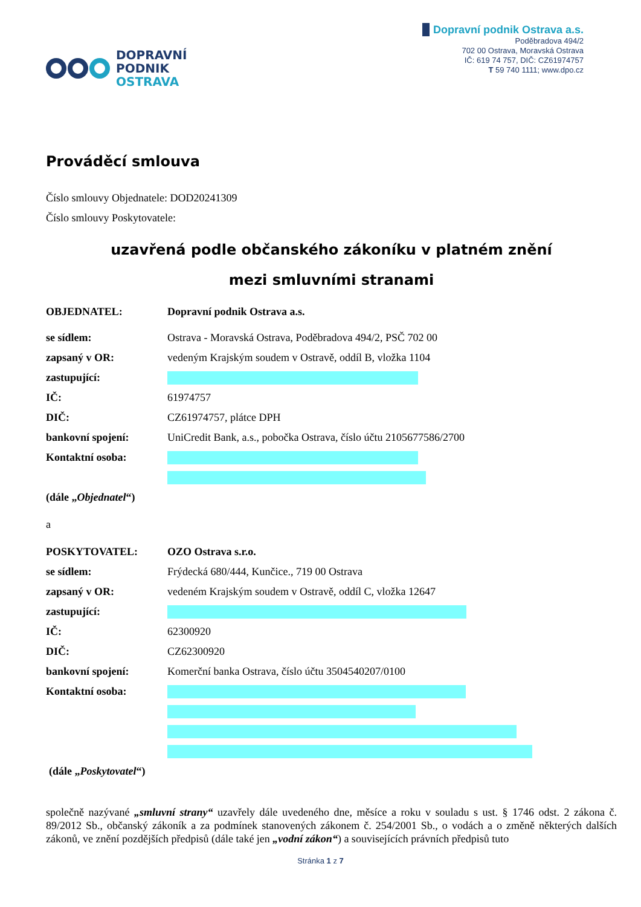DOPRAVNÍ
PODNIK
OSTRAVA
Dopravní podnik Ostrava a.s.
Poděbradova 494/2
702 00 Ostrava, Moravská Ostrava
IČ: 619 74 757, DIČ: CZ61974757
T 59 740 1111; www.dpo.cz
Prováděcí smlouva
Číslo smlouvy Objednatele: DOD20241309
Číslo smlouvy Poskytovatele:
uzavřená podle občanského zákoníku v platném znění
mezi smluvními stranami
OBJEDNATEL: Dopravní podnik Ostrava a.s.
se sídlem: Ostrava - Moravská Ostrava, Poděbradova 494/2, PSČ 702 00
zapsaný v OR: vedeným Krajským soudem v Ostravě, oddíl B, vložka 1104
zastupující:
IČ: 61974757
DIČ: CZ61974757, plátce DPH
bankovní spojení: UniCredit Bank, a.s., pobočka Ostrava, číslo účtu 2105677586/2700
Kontaktní osoba:
(dále „Objednatel“)
a
POSKYTOVATEL: OZO Ostrava s.r.o.
se sídlem: Frýdecká 680/444, Kunčice., 719 00 Ostrava
zapsaný v OR: vedeném Krajským soudem v Ostravě, oddíl C, vložka 12647
zastupující:
IČ: 62300920
DIČ: CZ62300920
bankovní spojení: Komerční banka Ostrava, číslo účtu 3504540207/0100
Kontaktní osoba:
(dále „Poskytovatel“)
společně nazývané „smluvní strany“ uzavřely dále uvedeného dne, měsíce a roku v souladu s ust. § 1746 odst. 2 zákona č. 89/2012 Sb., občanský zákoník a za podmínek stanovených zákonem č. 254/2001 Sb., o vodách a o změně některých dalších zákonů, ve znění pozdějších předpisů (dále také jen „vodní zákon“) a souvisejících právních předpisů tuto
Stránka 1 z 7